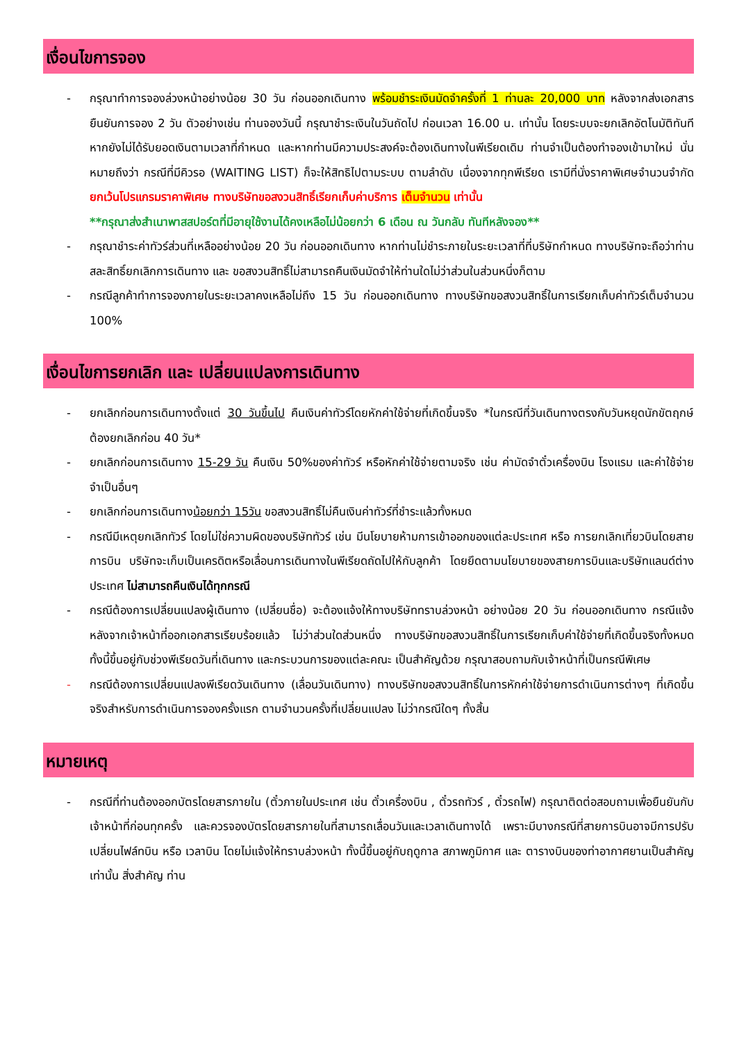เงื่อนไขการจอง
- กรุณาทำการจองล่วงหน้าอย่างน้อย 30 วัน ก่อนออกเดินทาง พร้อมชำระเงินมัดจำครั้งที่ 1 ท่านละ 20,000 บาท หลังจากส่งเอกสารยืนยันการจอง 2 วัน ตัวอย่างเช่น ท่านจองวันนี้ กรุณาชำระเงินในวันถัดไป ก่อนเวลา 16.00 น. เท่านั้น โดยระบบจะยกเลิกอัตโนมัติทันที หากยังไม่ได้รับยอดเงินตามเวลาที่กำหนด และหากท่านมีความประสงค์จะต้องเดินทางในพีเรียดเดิม ท่านจำเป็นต้องทำจองเข้ามาใหม่ นั่นหมายถึงว่า กรณีที่มีคิวรอ (WAITING LIST) ก็จะให้สิทธิไปตามระบบ ตามลำดับ เนื่องจากทุกพีเรียด เรามีที่นั่งราคาพิเศษจำนวนจำกัด ยกเว้นโปรแกรมราคาพิเศษ ทางบริษัทขอสงวนสิทธิ์เรียกเก็บค่าบริการ เต็มจำนวน เท่านั้น
**กรุณาส่งสำเนาพาสสปอร์ตที่มีอายุใช้งานได้คงเหลือไม่น้อยกว่า 6 เดือน ณ วันกลับ ทันทีหลังจอง**
- กรุณาชำระค่าทัวร์ส่วนที่เหลืออย่างน้อย 20 วัน ก่อนออกเดินทาง หากท่านไม่ชำระภายในระยะเวลาที่ที่บริษัทกำหนด ทางบริษัทจะถือว่าท่านสละสิทธิ์ยกเลิกการเดินทาง และ ขอสงวนสิทธิ์ไม่สามารถคืนเงินมัดจำให้ท่านใดไม่ว่าส่วนในส่วนหนึ่งก็ตาม
- กรณีลูกค้าทำการจองภายในระยะเวลาคงเหลือไม่ถึง 15 วัน ก่อนออกเดินทาง ทางบริษัทขอสงวนสิทธิ์ในการเรียกเก็บค่าทัวร์เต็มจำนวน 100%
เงื่อนไขการยกเลิก และ เปลี่ยนแปลงการเดินทาง
- ยกเลิกก่อนการเดินทางตั้งแต่ 30 วันขึ้นไป คืนเงินค่าทัวร์โดยหักค่าใช้จ่ายที่เกิดขึ้นจริง *ในกรณีที่วันเดินทางตรงกับวันหยุดนักขัตฤกษ์ ต้องยกเลิกก่อน 40 วัน*
- ยกเลิกก่อนการเดินทาง 15-29 วัน คืนเงิน 50%ของค่าทัวร์ หรือหักค่าใช้จ่ายตามจริง เช่น ค่ามัดจำตั๋วเครื่องบิน โรงแรม และค่าใช้จ่ายจำเป็นอื่นๆ
- ยกเลิกก่อนการเดินทางน้อยกว่า 15วัน ขอสงวนสิทธิ์ไม่คืนเงินค่าทัวร์ที่ชำระแล้วทั้งหมด
- กรณีมีเหตุยกเลิกทัวร์ โดยไม่ใช่ความผิดของบริษัททัวร์ เช่น มีนโยบายห้ามการเข้าออกของแต่ละประเทศ หรือ การยกเลิกเที่ยวบินโดยสายการบิน บริษัทจะเก็บเป็นเครดิตหรือเลื่อนการเดินทางในพีเรียดถัดไปให้กับลูกค้า โดยยึดตามนโยบายของสายการบินและบริษัทแลนด์ต่างประเทศ ไม่สามารถคืนเงินได้ทุกกรณี
- กรณีต้องการเปลี่ยนแปลงผู้เดินทาง (เปลี่ยนชื่อ) จะต้องแจ้งให้ทางบริษัททราบล่วงหน้า อย่างน้อย 20 วัน ก่อนออกเดินทาง กรณีแจ้งหลังจากเจ้าหน้าที่ออกเอกสารเรียบร้อยแล้ว ไม่ว่าส่วนใดส่วนหนึ่ง ทางบริษัทขอสงวนสิทธิ์ในการเรียกเก็บค่าใช้จ่ายที่เกิดขึ้นจริงทั้งหมด ทั้งนี้ขึ้นอยู่กับช่วงพีเรียดวันที่เดินทาง และกระบวนการของแต่ละคณะ เป็นสำคัญด้วย กรุณาสอบถามกับเจ้าหน้าที่เป็นกรณีพิเศษ
- กรณีต้องการเปลี่ยนแปลงพีเรียดวันเดินทาง (เลื่อนวันเดินทาง) ทางบริษัทขอสงวนสิทธิ์ในการหักค่าใช้จ่ายการดำเนินการต่างๆ ที่เกิดขึ้นจริงสำหรับการดำเนินการจองครั้งแรก ตามจำนวนครั้งที่เปลี่ยนแปลง ไม่ว่ากรณีใดๆ ทั้งสิ้น
หมายเหตุ
- กรณีที่ท่านต้องออกบัตรโดยสารภายใน (ตั๋วภายในประเทศ เช่น ตั๋วเครื่องบิน , ตั๋วรถทัวร์ , ตั๋วรถไฟ) กรุณาติดต่อสอบถามเพื่อยืนยันกับเจ้าหน้าที่ก่อนทุกครั้ง และควรจองบัตรโดยสารภายในที่สามารถเลื่อนวันและเวลาเดินทางได้ เพราะมีบางกรณีที่สายการบินอาจมีการปรับเปลี่ยนไฟล์ทบิน หรือ เวลาบิน โดยไม่แจ้งให้ทราบล่วงหน้า ทั้งนี้ขึ้นอยู่กับฤดูกาล สภาพภูมิกาศ และ ตารางบินของท่าอากาศยานเป็นสำคัญเท่านั้น สิ่งสำคัญ ท่าน